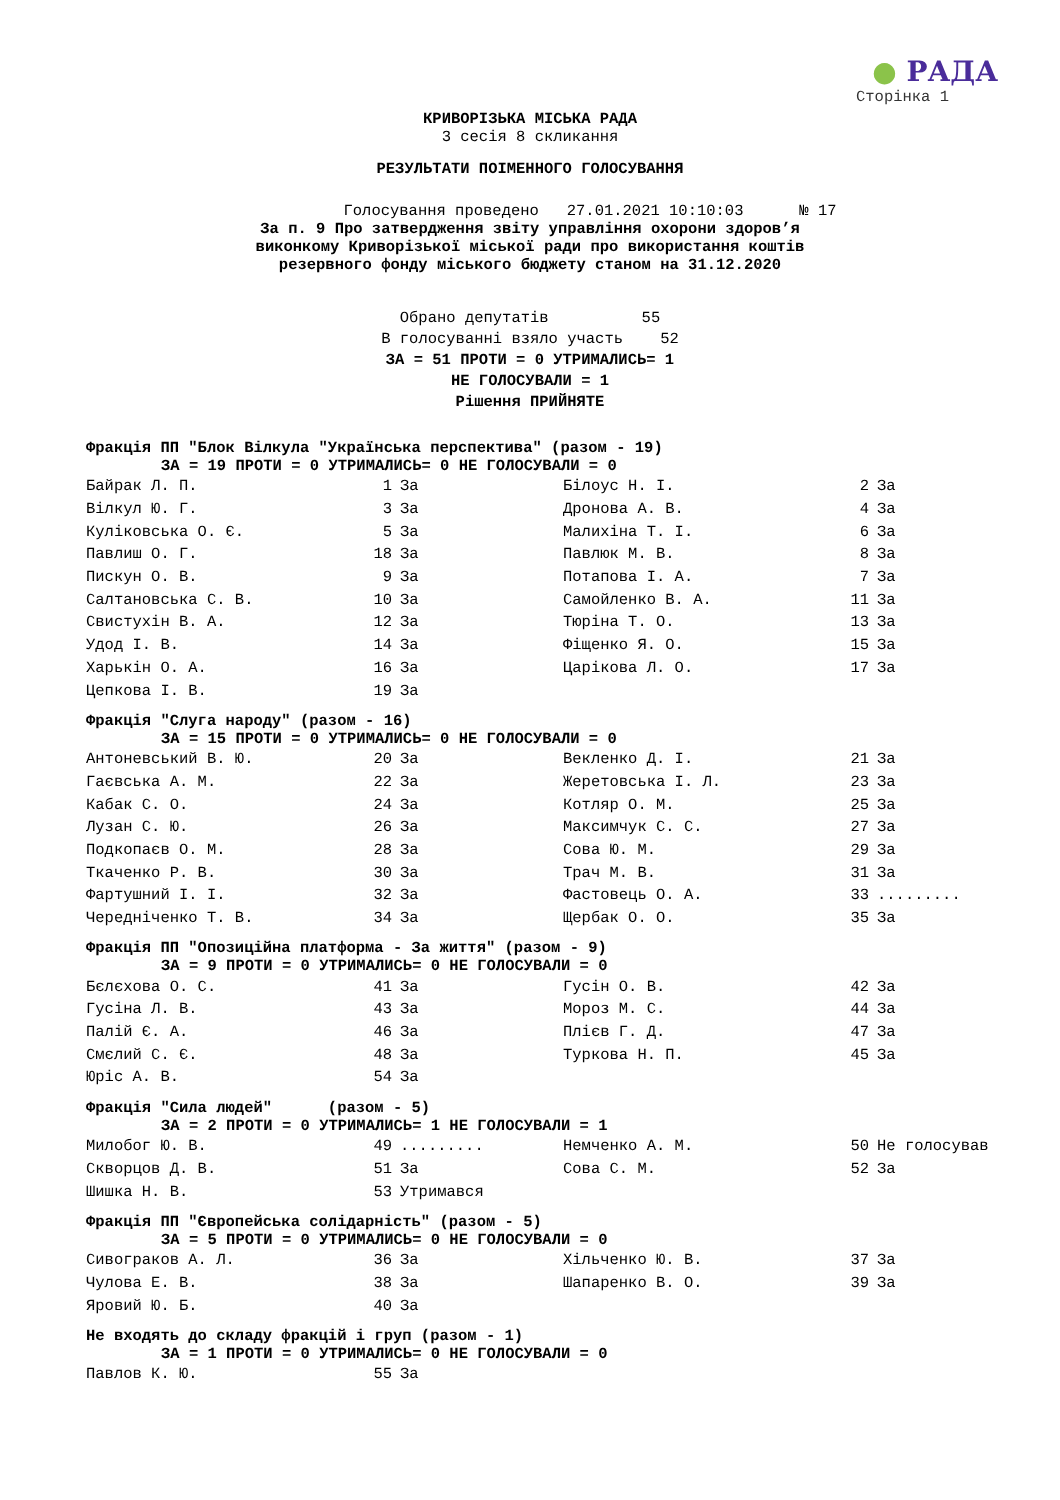● РАДА
Сторінка 1
КРИВОРІЗЬКА МІСЬКА РАДА
3 сесія 8 скликання
РЕЗУЛЬТАТИ ПОІМЕННОГО ГОЛОСУВАННЯ
Голосування проведено 27.01.2021 10:10:03 № 17
За п. 9 Про затвердження звіту управління охорони здоров’я
виконкому Криворізької міської ради про використання коштів
резервного фонду міського бюджету станом на 31.12.2020
Обрано депутатів 55
В голосуванні взяло участь 52
ЗА = 51 ПРОТИ = 0 УТРИМАЛИСЬ= 1
НЕ ГОЛОСУВАЛИ = 1
Рішення ПРИЙНЯТЕ
Фракція ПП "Блок Вілкула "Українська перспектива" (разом - 19)
ЗА = 19 ПРОТИ = 0 УТРИМАЛИСЬ= 0 НЕ ГОЛОСУВАЛИ = 0
| Байрак Л. П. | 1 | За | Білоус Н. І. | 2 | За |
| Вілкул Ю. Г. | 3 | За | Дронова А. В. | 4 | За |
| Куліковська О. Є. | 5 | За | Малихіна Т. І. | 6 | За |
| Павлиш О. Г. | 18 | За | Павлюк М. В. | 8 | За |
| Пискун О. В. | 9 | За | Потапова І. А. | 7 | За |
| Салтановська С. В. | 10 | За | Самойленко В. А. | 11 | За |
| Свистухін В. А. | 12 | За | Тюріна Т. О. | 13 | За |
| Удод І. В. | 14 | За | Фіщенко Я. О. | 15 | За |
| Харькін О. А. | 16 | За | Царікова Л. О. | 17 | За |
| Цепкова І. В. | 19 | За | | | |
Фракція "Слуга народу" (разом - 16)
ЗА = 15 ПРОТИ = 0 УТРИМАЛИСЬ= 0 НЕ ГОЛОСУВАЛИ = 0
| Антоневський В. Ю. | 20 | За | Векленко Д. І. | 21 | За |
| Гаєвська А. М. | 22 | За | Жеретовська І. Л. | 23 | За |
| Кабак С. О. | 24 | За | Котляр О. М. | 25 | За |
| Лузан С. Ю. | 26 | За | Максимчук С. С. | 27 | За |
| Подкопаєв О. М. | 28 | За | Сова Ю. М. | 29 | За |
| Ткаченко Р. В. | 30 | За | Трач М. В. | 31 | За |
| Фартушний І. І. | 32 | За | Фастовець О. А. | 33 | ......... |
| Чередніченко Т. В. | 34 | За | Щербак О. О. | 35 | За |
Фракція ПП "Опозиційна платформа - За життя" (разом - 9)
ЗА = 9 ПРОТИ = 0 УТРИМАЛИСЬ= 0 НЕ ГОЛОСУВАЛИ = 0
| Бєлєхова О. С. | 41 | За | Гусін О. В. | 42 | За |
| Гусіна Л. В. | 43 | За | Мороз М. С. | 44 | За |
| Палій Є. А. | 46 | За | Плієв Г. Д. | 47 | За |
| Смєлий С. Є. | 48 | За | Туркова Н. П. | 45 | За |
| Юріс А. В. | 54 | За | | | |
Фракція "Сила людей" (разом - 5)
ЗА = 2 ПРОТИ = 0 УТРИМАЛИСЬ= 1 НЕ ГОЛОСУВАЛИ = 1
| Милобог Ю. В. | 49 | ......... | Немченко А. М. | 50 | Не голосував |
| Скворцов Д. В. | 51 | За | Сова С. М. | 52 | За |
| Шишка Н. В. | 53 | Утримався | | | |
Фракція ПП "Європейська солідарність" (разом - 5)
ЗА = 5 ПРОТИ = 0 УТРИМАЛИСЬ= 0 НЕ ГОЛОСУВАЛИ = 0
| Сивограков А. Л. | 36 | За | Хільченко Ю. В. | 37 | За |
| Чулова Е. В. | 38 | За | Шапаренко В. О. | 39 | За |
| Яровий Ю. Б. | 40 | За | | | |
Не входять до складу фракцій і груп (разом - 1)
ЗА = 1 ПРОТИ = 0 УТРИМАЛИСЬ= 0 НЕ ГОЛОСУВАЛИ = 0
| Павлов К. Ю. | 55 | За | | | |